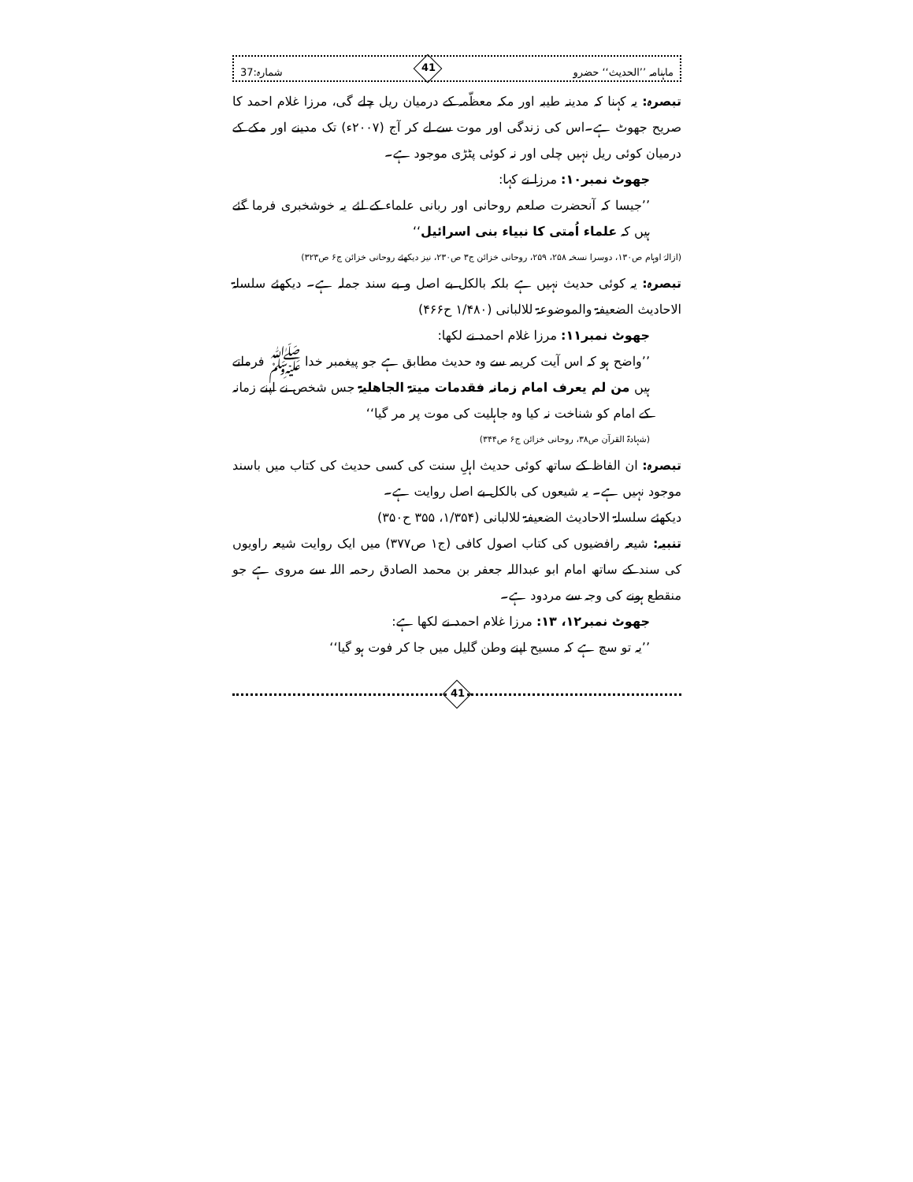ماہنامہ ’’الحدیث‘‘ حضرو 41 شمارہ:37
تبصرہ: یہ کہنا کہ مدینہ طیبہ اور مکہ معظّمہ کے درمیان ریل چلے گی، مرزا غلام احمد کا صریح جھوٹ ہے۔اس کی زندگی اور موت سے لے کر آج (۲۰۰۷ء) تک مدینے اور مکے کے درمیان کوئی ریل نہیں چلی اور نہ کوئی پٹڑی موجود ہے۔
جھوٹ نمبر۱۰: مرزا نے کہا:
’’جیسا کہ آنحضرت صلعم روحانی اور ربانی علماء کے لئے یہ خوشخبری فرما گئے ہیں کہ علماء اُمتی کا نبیاء بنی اسرائیل‘‘
(ازالۂ اوہام ص۱۳۰، دوسرا نسخہ ۲۵۸، ۲۵۹، روحانی خزائن ج۳ ص۲۳۰، نیز دیکھئے روحانی خزائن ج۶ ص۳۲۳)
تبصرہ: یہ کوئی حدیث نہیں ہے بلکہ بالکل بے اصل و بے سند جملہ ہے۔ دیکھئے سلسلۃ الاحادیث الضعیفۃ والموضوعۃ للالبانی (۱/۴۸۰ ح۴۶۶)
جھوٹ نمبر۱۱: مرزا غلام احمد نے لکھا:
’’واضح ہو کہ اس آیت کریمہ سے وہ حدیث مطابق ہے جو پیغمبر خدا ﷺ فرماتے ہیں من لم یعرف امام زمانہ فقدمات میتۃ الجاھلیۃ جس شخص نے اپنے زمانہ کے امام کو شناخت نہ کیا وہ جاہلیت کی موت پر مر گیا‘‘
(شہادۃ القرآن ص۳۸، روحانی خزائن ج۶ ص۳۴۴)
تبصرہ: ان الفاظ کے ساتھ کوئی حدیث اہلِ سنت کی کسی حدیث کی کتاب میں باسند موجود نہیں ہے۔ یہ شیعوں کی بالکل بے اصل روایت ہے۔
دیکھئے سلسلۃ الاحادیث الضعیفۃ للالبانی (۱/۳۵۴، ۳۵۵ ح۳۵۰)
تنبیہ: شیعہ رافضیوں کی کتاب اصول کافی (ج۱ ص۳۷۷) میں ایک روایت شیعہ راویوں کی سند کے ساتھ امام ابو عبداللہ جعفر بن محمد الصادق رحمہ اللہ سے مروی ہے جو منقطع ہونے کی وجہ سے مردود ہے۔
جھوٹ نمبر۱۲، ۱۳: مرزا غلام احمد نے لکھا ہے:
’’یہ تو سچ ہے کہ مسیح اپنے وطن گلیل میں جا کر فوت ہو گیا‘‘
41